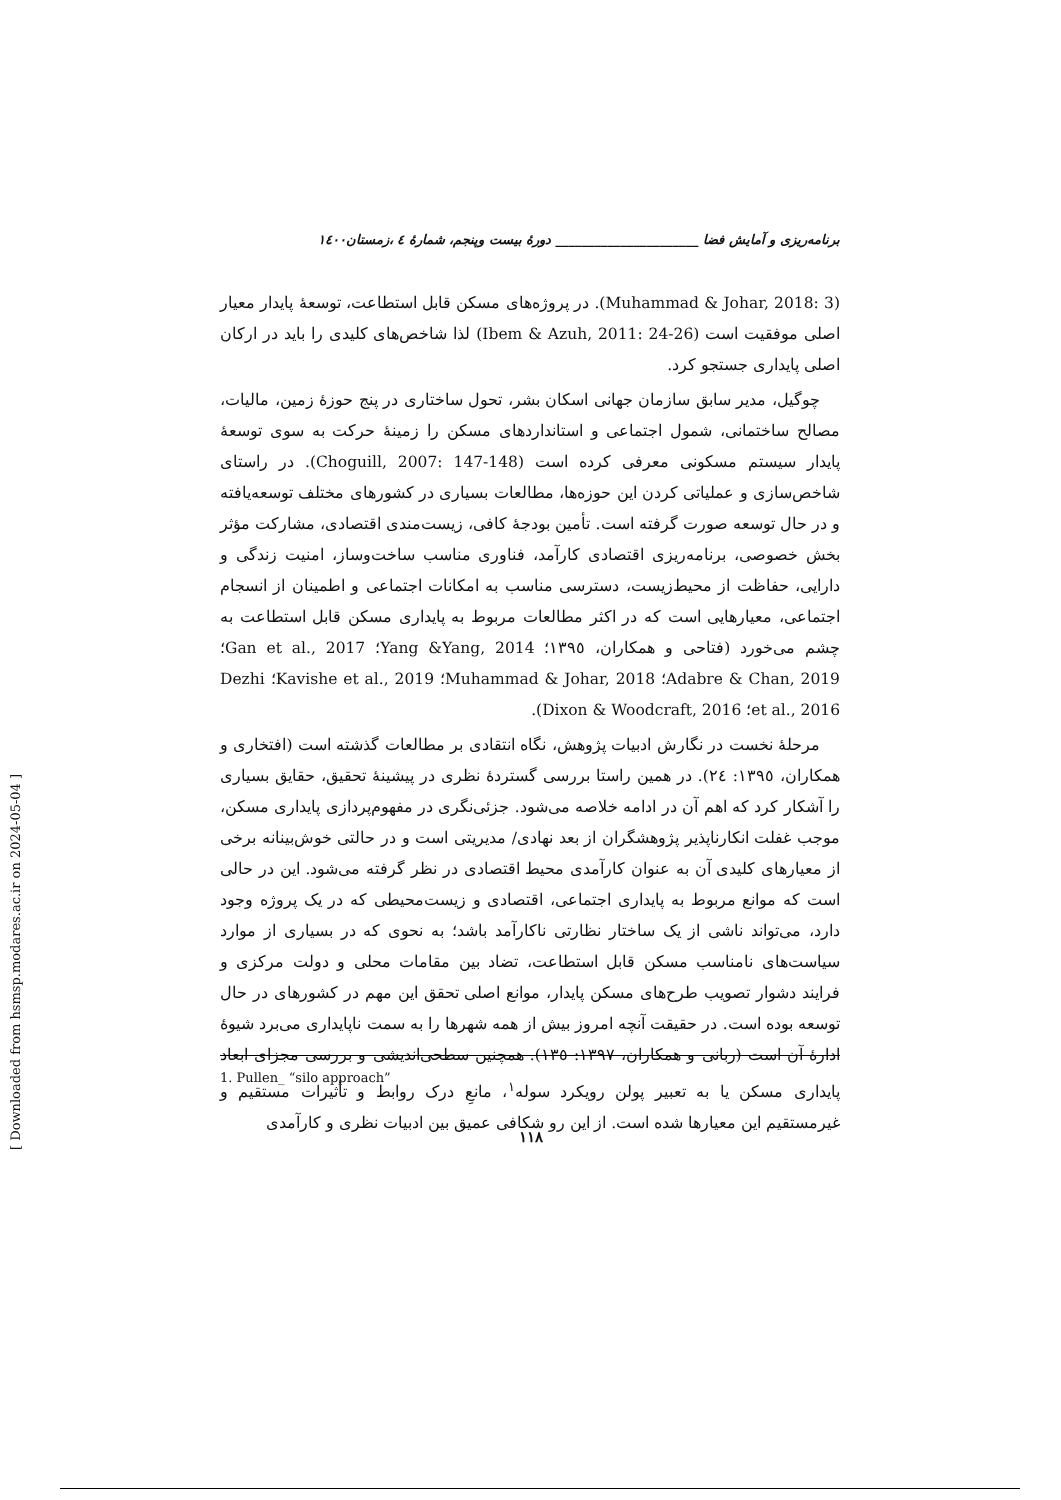برنامه‌ریزی و آمایش فضا ______________________ دورهٔ بیست وپنجم، شمارهٔ ٤ ،زمستان١٤٠٠
(Muhammad & Johar, 2018: 3). در پروژه‌های مسکن قابل استطاعت، توسعهٔ پایدار معیار اصلی موفقیت است (Ibem & Azuh, 2011: 24-26) لذا شاخص‌های کلیدی را باید در ارکان اصلی پایداری جستجو کرد.
چوگیل، مدیر سابق سازمان جهانی اسکان بشر، تحول ساختاری در پنج حوزهٔ زمین، مالیات، مصالح ساختمانی، شمول اجتماعی و استانداردهای مسکن را زمینهٔ حرکت به سوی توسعهٔ پایدار سیستم مسکونی معرفی کرده است (Choguill, 2007: 147-148). در راستای شاخص‌سازی و عملیاتی کردن این حوزه‌ها، مطالعات بسیاری در کشورهای مختلف توسعه‌یافته و در حال توسعه صورت گرفته است. تأمین بودجهٔ کافی، زیست‌مندی اقتصادی، مشارکت مؤثر بخش خصوصی، برنامه‌ریزی اقتصادی کارآمد، فناوری مناسب ساخت‌وساز، امنیت زندگی و دارایی، حفاظت از محیط‌زیست، دسترسی مناسب به امکانات اجتماعی و اطمینان از انسجام اجتماعی، معیارهایی است که در اکثر مطالعات مربوط به پایداری مسکن قابل استطاعت به چشم می‌خورد (فتاحی و همکاران، ١٣٩٥؛ Yang &Yang, 2014؛ Gan et al., 2017؛ Adabre & Chan, 2019؛ Muhammad & Johar, 2018؛ Kavishe et al., 2019؛ Dezhi et al., 2016؛ Dixon & Woodcraft, 2016).
مرحلهٔ نخست در نگارش ادبیات پژوهش، نگاه انتقادی بر مطالعات گذشته است (افتخاری و همکاران، ١٣٩٥: ٢٤). در همین راستا بررسی گستردهٔ نظری در پیشینهٔ تحقیق، حقایق بسیاری را آشکار کرد که اهم آن در ادامه خلاصه می‌شود. جزئی‌نگری در مفهوم‌پردازی پایداری مسکن، موجب غفلت انکارناپذیر پژوهشگران از بعد نهادی/ مدیریتی است و در حالتی خوش‌بینانه برخی از معیارهای کلیدی آن به عنوان کارآمدی محیط اقتصادی در نظر گرفته می‌شود. این در حالی است که موانع مربوط به پایداری اجتماعی، اقتصادی و زیست‌محیطی که در یک پروژه وجود دارد، می‌تواند ناشی از یک ساختار نظارتی ناکارآمد باشد؛ به نحوی که در بسیاری از موارد سیاست‌های نامناسب مسکن قابل استطاعت، تضاد بین مقامات محلی و دولت مرکزی و فرایند دشوار تصویب طرح‌های مسکن پایدار، موانع اصلی تحقق این مهم در کشورهای در حال توسعه بوده است. در حقیقت آنچه امروز بیش از همه شهرها را به سمت ناپایداری می‌برد شیوهٔ ادارهٔ آن است (ربانی و همکاران، ١٣٩٧: ١٣٥). همچنین سطحی‌اندیشی و بررسی مجزای ابعاد پایداری مسکن یا به تعبیر پولن رویکرد سوله<sup>١</sup>، مانعِ درک روابط و تأثیرات مستقیم و غیرمستقیم این معیارها شده است. از این رو شکافی عمیق بین ادبیات نظری و کارآمدی
1. Pullen_ “silo approach”
١١٨
[ Downloaded from hsmsp.modares.ac.ir on 2024-05-04 ]